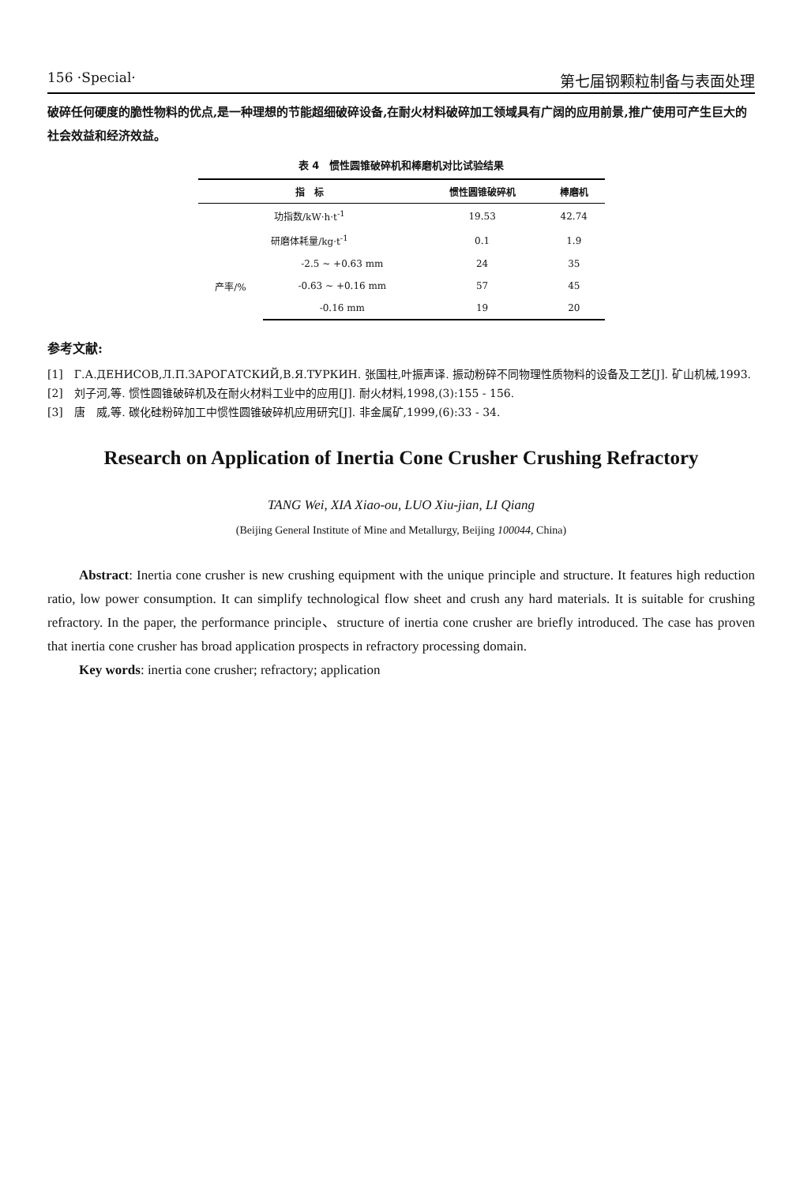156 ·Special· 第七届钢颗粒制备与表面处理
破碎任何硬度的脆性物料的优点,是一种理想的节能超细破碎设备,在耐火材料破碎加工领域具有广阔的应用前景,推广使用可产生巨大的社会效益和经济效益。
表 4　惯性圆锥破碎机和棒磨机对比试验结果
| 指 标 | | 惯性圆锥破碎机 | 棒磨机 |
| --- | --- | --- | --- |
| 功指数/kW·h·t<sup>-1</sup> | | 19.53 | 42.74 |
| 研磨体耗量/kg·t<sup>-1</sup> | | 0.1 | 1.9 |
| 产率/% | -2.5 ~ +0.63 mm | 24 | 35 |
| | -0.63 ~ +0.16 mm | 57 | 45 |
| | -0.16 mm | 19 | 20 |
参考文献:
[1]　Г.А.ДЕНИСОВ,Л.П.ЗАРОГАТСКИЙ,В.Я.ТУРКИН. 张国柱,叶振声译. 振动粉碎不同物理性质物料的设备及工艺[J]. 矿山机械,1993.
[2]　刘子河,等. 惯性圆锥破碎机及在耐火材料工业中的应用[J]. 耐火材料,1998,(3):155 - 156.
[3]　唐　威,等. 碳化硅粉碎加工中惯性圆锥破碎机应用研究[J]. 非金属矿,1999,(6):33 - 34.
Research on Application of Inertia Cone Crusher Crushing Refractory
TANG Wei, XIA Xiao-ou, LUO Xiu-jian, LI Qiang
(Beijing General Institute of Mine and Metallurgy, Beijing 100044, China)
Abstract: Inertia cone crusher is new crushing equipment with the unique principle and structure. It features high reduction ratio, low power consumption. It can simplify technological flow sheet and crush any hard materials. It is suitable for crushing refractory. In the paper, the performance principle、structure of inertia cone crusher are briefly introduced. The case has proven that inertia cone crusher has broad application prospects in refractory processing domain.
Key words: inertia cone crusher; refractory; application